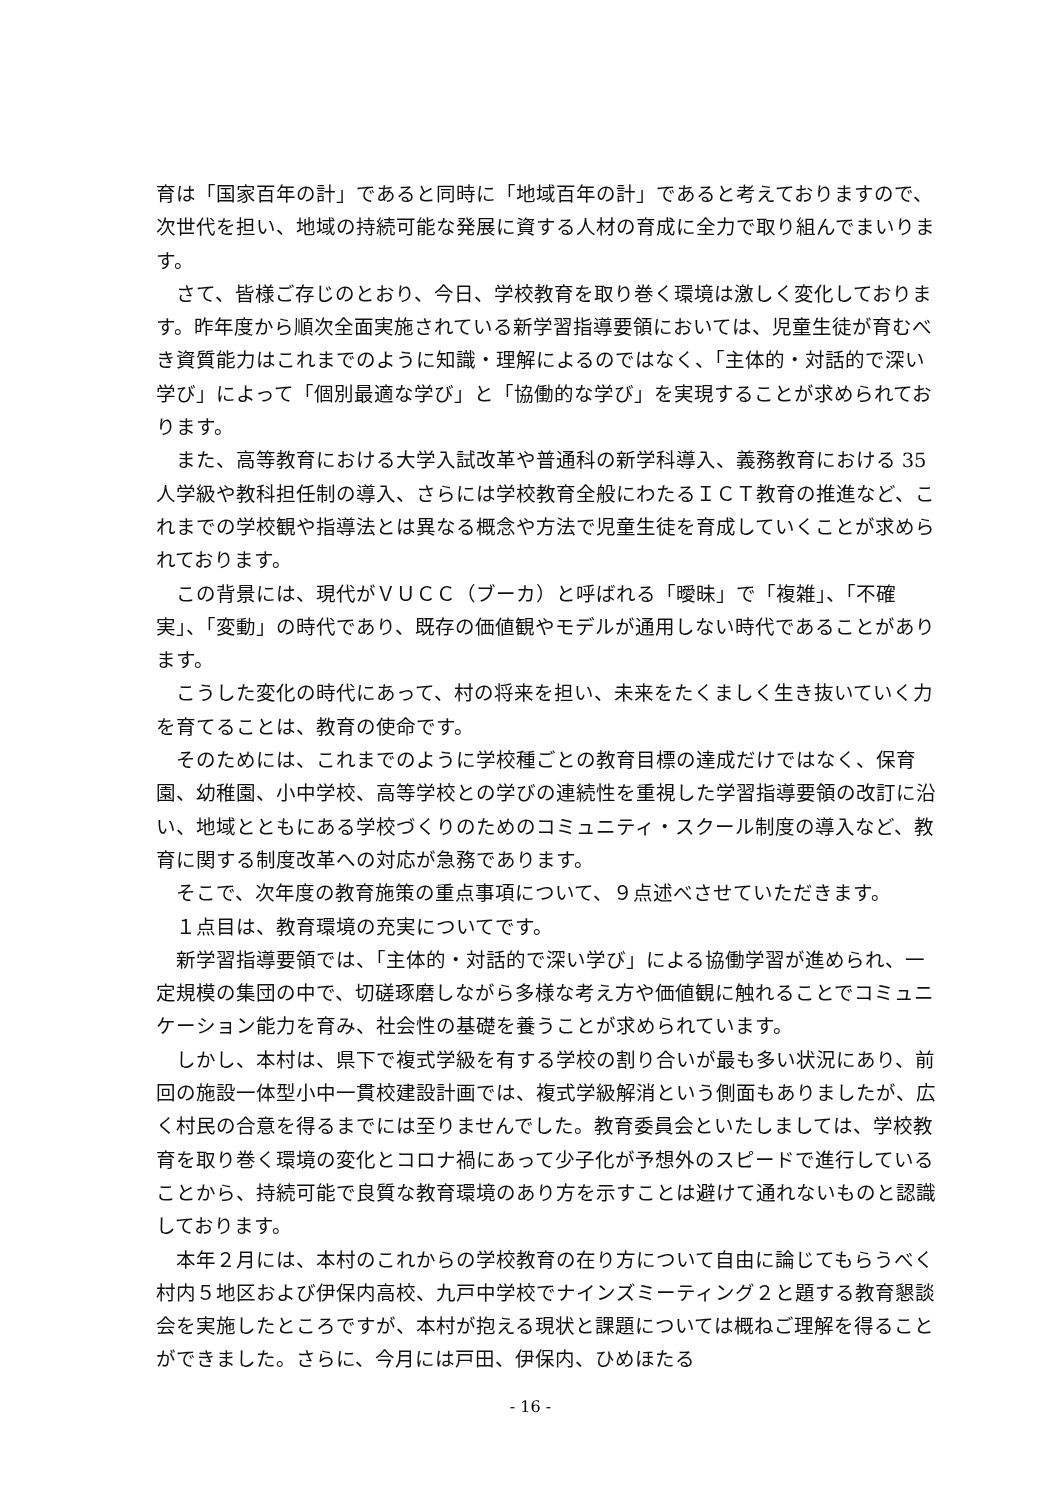育は「国家百年の計」であると同時に「地域百年の計」であると考えておりますので、次世代を担い、地域の持続可能な発展に資する人材の育成に全力で取り組んでまいります。
さて、皆様ご存じのとおり、今日、学校教育を取り巻く環境は激しく変化しております。昨年度から順次全面実施されている新学習指導要領においては、児童生徒が育むべき資質能力はこれまでのように知識・理解によるのではなく、「主体的・対話的で深い学び」によって「個別最適な学び」と「協働的な学び」を実現することが求められております。
また、高等教育における大学入試改革や普通科の新学科導入、義務教育における 35 人学級や教科担任制の導入、さらには学校教育全般にわたるＩＣＴ教育の推進など、これまでの学校観や指導法とは異なる概念や方法で児童生徒を育成していくことが求められております。
この背景には、現代がＶＵＣＣ（ブーカ）と呼ばれる「曖昧」で「複雑」、「不確実」、「変動」の時代であり、既存の価値観やモデルが通用しない時代であることがあります。
こうした変化の時代にあって、村の将来を担い、未来をたくましく生き抜いていく力を育てることは、教育の使命です。
そのためには、これまでのように学校種ごとの教育目標の達成だけではなく、保育園、幼稚園、小中学校、高等学校との学びの連続性を重視した学習指導要領の改訂に沿い、地域とともにある学校づくりのためのコミュニティ・スクール制度の導入など、教育に関する制度改革への対応が急務であります。
そこで、次年度の教育施策の重点事項について、９点述べさせていただきます。
１点目は、教育環境の充実についてです。
新学習指導要領では、「主体的・対話的で深い学び」による協働学習が進められ、一定規模の集団の中で、切磋琢磨しながら多様な考え方や価値観に触れることでコミュニケーション能力を育み、社会性の基礎を養うことが求められています。
しかし、本村は、県下で複式学級を有する学校の割り合いが最も多い状況にあり、前回の施設一体型小中一貫校建設計画では、複式学級解消という側面もありましたが、広く村民の合意を得るまでには至りませんでした。教育委員会といたしましては、学校教育を取り巻く環境の変化とコロナ禍にあって少子化が予想外のスピードで進行していることから、持続可能で良質な教育環境のあり方を示すことは避けて通れないものと認識しております。
本年２月には、本村のこれからの学校教育の在り方について自由に論じてもらうべく村内５地区および伊保内高校、九戸中学校でナインズミーティング２と題する教育懇談会を実施したところですが、本村が抱える現状と課題については概ねご理解を得ることができました。さらに、今月には戸田、伊保内、ひめほたる
‐ 16 ‐